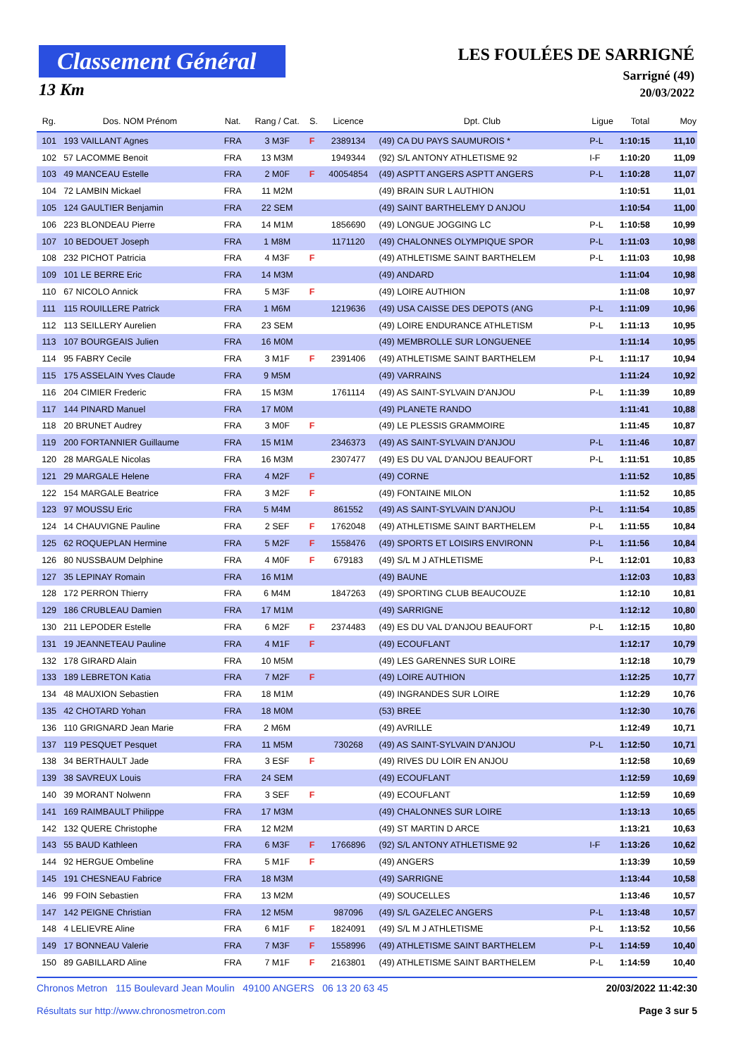Classement Général
13 Km
LES FOULÉES DE SARRIGNÉ
Sarrigné (49)
20/03/2022
| Rg. | Dos. NOM Prénom | Nat. | Rang / Cat. | S. | Licence | Dpt. Club | Ligue | Total | Moy |
| --- | --- | --- | --- | --- | --- | --- | --- | --- | --- |
| 101 | 193 VAILLANT Agnes | FRA | 3 M3F | F | 2389134 | (49) CA DU PAYS SAUMUROIS * | P-L | 1:10:15 | 11,10 |
| 102 | 57 LACOMME Benoit | FRA | 13 M3M | | 1949344 | (92) S/L ANTONY ATHLETISME 92 | I-F | 1:10:20 | 11,09 |
| 103 | 49 MANCEAU Estelle | FRA | 2 M0F | F | 40054854 | (49) ASPTT ANGERS ASPTT ANGERS | P-L | 1:10:28 | 11,07 |
| 104 | 72 LAMBIN Mickael | FRA | 11 M2M | | | (49) BRAIN SUR L AUTHION | | 1:10:51 | 11,01 |
| 105 | 124 GAULTIER Benjamin | FRA | 22 SEM | | | (49) SAINT BARTHELEMY D ANJOU | | 1:10:54 | 11,00 |
| 106 | 223 BLONDEAU Pierre | FRA | 14 M1M | | 1856690 | (49) LONGUE JOGGING LC | P-L | 1:10:58 | 10,99 |
| 107 | 10 BEDOUET Joseph | FRA | 1 M8M | | 1171120 | (49) CHALONNES OLYMPIQUE SPOR | P-L | 1:11:03 | 10,98 |
| 108 | 232 PICHOT Patricia | FRA | 4 M3F | F | | (49) ATHLETISME SAINT BARTHELEM | P-L | 1:11:03 | 10,98 |
| 109 | 101 LE BERRE Eric | FRA | 14 M3M | | | (49) ANDARD | | 1:11:04 | 10,98 |
| 110 | 67 NICOLO Annick | FRA | 5 M3F | F | | (49) LOIRE AUTHION | | 1:11:08 | 10,97 |
| 111 | 115 ROUILLERE Patrick | FRA | 1 M6M | | 1219636 | (49) USA CAISSE DES DEPOTS (ANG | P-L | 1:11:09 | 10,96 |
| 112 | 113 SEILLERY Aurelien | FRA | 23 SEM | | | (49) LOIRE ENDURANCE ATHLETISM | P-L | 1:11:13 | 10,95 |
| 113 | 107 BOURGEAIS Julien | FRA | 16 M0M | | | (49) MEMBROLLE SUR LONGUENEE | | 1:11:14 | 10,95 |
| 114 | 95 FABRY Cecile | FRA | 3 M1F | F | 2391406 | (49) ATHLETISME SAINT BARTHELEM | P-L | 1:11:17 | 10,94 |
| 115 | 175 ASSELAIN Yves Claude | FRA | 9 M5M | | | (49) VARRAINS | | 1:11:24 | 10,92 |
| 116 | 204 CIMIER Frederic | FRA | 15 M3M | | 1761114 | (49) AS SAINT-SYLVAIN D'ANJOU | P-L | 1:11:39 | 10,89 |
| 117 | 144 PINARD Manuel | FRA | 17 M0M | | | (49) PLANETE RANDO | | 1:11:41 | 10,88 |
| 118 | 20 BRUNET Audrey | FRA | 3 M0F | F | | (49) LE PLESSIS GRAMMOIRE | | 1:11:45 | 10,87 |
| 119 | 200 FORTANNIER Guillaume | FRA | 15 M1M | | 2346373 | (49) AS SAINT-SYLVAIN D'ANJOU | P-L | 1:11:46 | 10,87 |
| 120 | 28 MARGALE Nicolas | FRA | 16 M3M | | 2307477 | (49) ES DU VAL D'ANJOU BEAUFORT | P-L | 1:11:51 | 10,85 |
| 121 | 29 MARGALE Helene | FRA | 4 M2F | F | | (49) CORNE | | 1:11:52 | 10,85 |
| 122 | 154 MARGALE Beatrice | FRA | 3 M2F | F | | (49) FONTAINE MILON | | 1:11:52 | 10,85 |
| 123 | 97 MOUSSU Eric | FRA | 5 M4M | | 861552 | (49) AS SAINT-SYLVAIN D'ANJOU | P-L | 1:11:54 | 10,85 |
| 124 | 14 CHAUVIGNE Pauline | FRA | 2 SEF | F | 1762048 | (49) ATHLETISME SAINT BARTHELEM | P-L | 1:11:55 | 10,84 |
| 125 | 62 ROQUEPLAN Hermine | FRA | 5 M2F | F | 1558476 | (49) SPORTS ET LOISIRS ENVIRONN | P-L | 1:11:56 | 10,84 |
| 126 | 80 NUSSBAUM Delphine | FRA | 4 M0F | F | 679183 | (49) S/L M J ATHLETISME | P-L | 1:12:01 | 10,83 |
| 127 | 35 LEPINAY Romain | FRA | 16 M1M | | | (49) BAUNE | | 1:12:03 | 10,83 |
| 128 | 172 PERRON Thierry | FRA | 6 M4M | | 1847263 | (49) SPORTING CLUB BEAUCOUZE | | 1:12:10 | 10,81 |
| 129 | 186 CRUBLEAU Damien | FRA | 17 M1M | | | (49) SARRIGNE | | 1:12:12 | 10,80 |
| 130 | 211 LEPODER Estelle | FRA | 6 M2F | F | 2374483 | (49) ES DU VAL D'ANJOU BEAUFORT | P-L | 1:12:15 | 10,80 |
| 131 | 19 JEANNETEAU Pauline | FRA | 4 M1F | F | | (49) ECOUFLANT | | 1:12:17 | 10,79 |
| 132 | 178 GIRARD Alain | FRA | 10 M5M | | | (49) LES GARENNES SUR LOIRE | | 1:12:18 | 10,79 |
| 133 | 189 LEBRETON Katia | FRA | 7 M2F | F | | (49) LOIRE AUTHION | | 1:12:25 | 10,77 |
| 134 | 48 MAUXION Sebastien | FRA | 18 M1M | | | (49) INGRANDES SUR LOIRE | | 1:12:29 | 10,76 |
| 135 | 42 CHOTARD Yohan | FRA | 18 M0M | | | (53) BREE | | 1:12:30 | 10,76 |
| 136 | 110 GRIGNARD Jean Marie | FRA | 2 M6M | | | (49) AVRILLE | | 1:12:49 | 10,71 |
| 137 | 119 PESQUET Pesquet | FRA | 11 M5M | | 730268 | (49) AS SAINT-SYLVAIN D'ANJOU | P-L | 1:12:50 | 10,71 |
| 138 | 34 BERTHAULT Jade | FRA | 3 ESF | F | | (49) RIVES DU LOIR EN ANJOU | | 1:12:58 | 10,69 |
| 139 | 38 SAVREUX Louis | FRA | 24 SEM | | | (49) ECOUFLANT | | 1:12:59 | 10,69 |
| 140 | 39 MORANT Nolwenn | FRA | 3 SEF | F | | (49) ECOUFLANT | | 1:12:59 | 10,69 |
| 141 | 169 RAIMBAULT Philippe | FRA | 17 M3M | | | (49) CHALONNES SUR LOIRE | | 1:13:13 | 10,65 |
| 142 | 132 QUERE Christophe | FRA | 12 M2M | | | (49) ST MARTIN D ARCE | | 1:13:21 | 10,63 |
| 143 | 55 BAUD Kathleen | FRA | 6 M3F | F | 1766896 | (92) S/L ANTONY ATHLETISME 92 | I-F | 1:13:26 | 10,62 |
| 144 | 92 HERGUE Ombeline | FRA | 5 M1F | F | | (49) ANGERS | | 1:13:39 | 10,59 |
| 145 | 191 CHESNEAU Fabrice | FRA | 18 M3M | | | (49) SARRIGNE | | 1:13:44 | 10,58 |
| 146 | 99 FOIN Sebastien | FRA | 13 M2M | | | (49) SOUCELLES | | 1:13:46 | 10,57 |
| 147 | 142 PEIGNE Christian | FRA | 12 M5M | | 987096 | (49) S/L GAZELEC ANGERS | P-L | 1:13:48 | 10,57 |
| 148 | 4 LELIEVRE Aline | FRA | 6 M1F | F | 1824091 | (49) S/L M J ATHLETISME | P-L | 1:13:52 | 10,56 |
| 149 | 17 BONNEAU Valerie | FRA | 7 M3F | F | 1558996 | (49) ATHLETISME SAINT BARTHELEM | P-L | 1:14:59 | 10,40 |
| 150 | 89 GABILLARD Aline | FRA | 7 M1F | F | 2163801 | (49) ATHLETISME SAINT BARTHELEM | P-L | 1:14:59 | 10,40 |
Chronos Metron 115 Boulevard Jean Moulin 49100 ANGERS 06 13 20 63 45
Résultats sur http://www.chronosmetron.com
20/03/2022 11:42:30
Page 3 sur 5